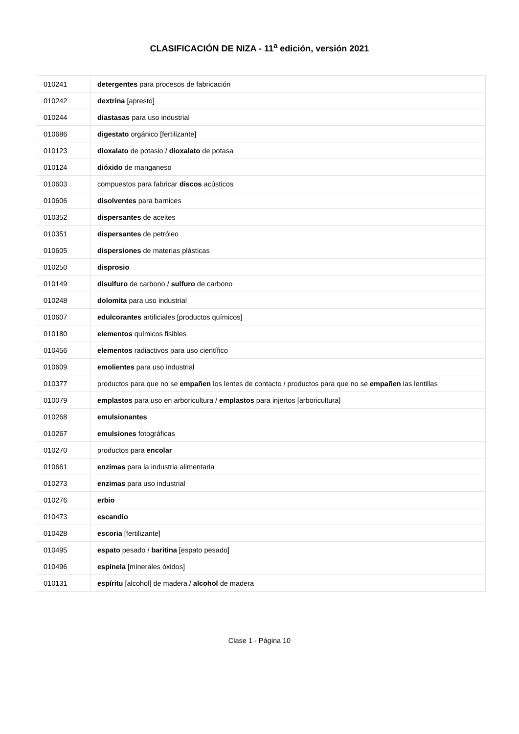CLASIFICACIÓN DE NIZA - 11<sup>a</sup> edición, versión 2021
| 010241 | detergentes para procesos de fabricación |
| 010242 | dextrina [apresto] |
| 010244 | diastasas para uso industrial |
| 010686 | digestato orgánico [fertilizante] |
| 010123 | dioxalato de potasio / dioxalato de potasa |
| 010124 | dióxido de manganeso |
| 010603 | compuestos para fabricar discos acústicos |
| 010606 | disolventes para barnices |
| 010352 | dispersantes de aceites |
| 010351 | dispersantes de petróleo |
| 010605 | dispersiones de materias plásticas |
| 010250 | disprosio |
| 010149 | disulfuro de carbono / sulfuro de carbono |
| 010248 | dolomita para uso industrial |
| 010607 | edulcorantes artificiales [productos químicos] |
| 010180 | elementos químicos fisibles |
| 010456 | elementos radiactivos para uso científico |
| 010609 | emolientes para uso industrial |
| 010377 | productos para que no se empañen los lentes de contacto / productos para que no se empañen las lentillas |
| 010079 | emplastos para uso en arboricultura / emplastos para injertos [arboricultura] |
| 010268 | emulsionantes |
| 010267 | emulsiones fotográficas |
| 010270 | productos para encolar |
| 010661 | enzimas para la industria alimentaria |
| 010273 | enzimas para uso industrial |
| 010276 | erbio |
| 010473 | escandio |
| 010428 | escoria [fertilizante] |
| 010495 | espato pesado / baritina [espato pesado] |
| 010496 | espinela [minerales óxidos] |
| 010131 | espíritu [alcohol] de madera / alcohol de madera |
Clase 1 - Página 10